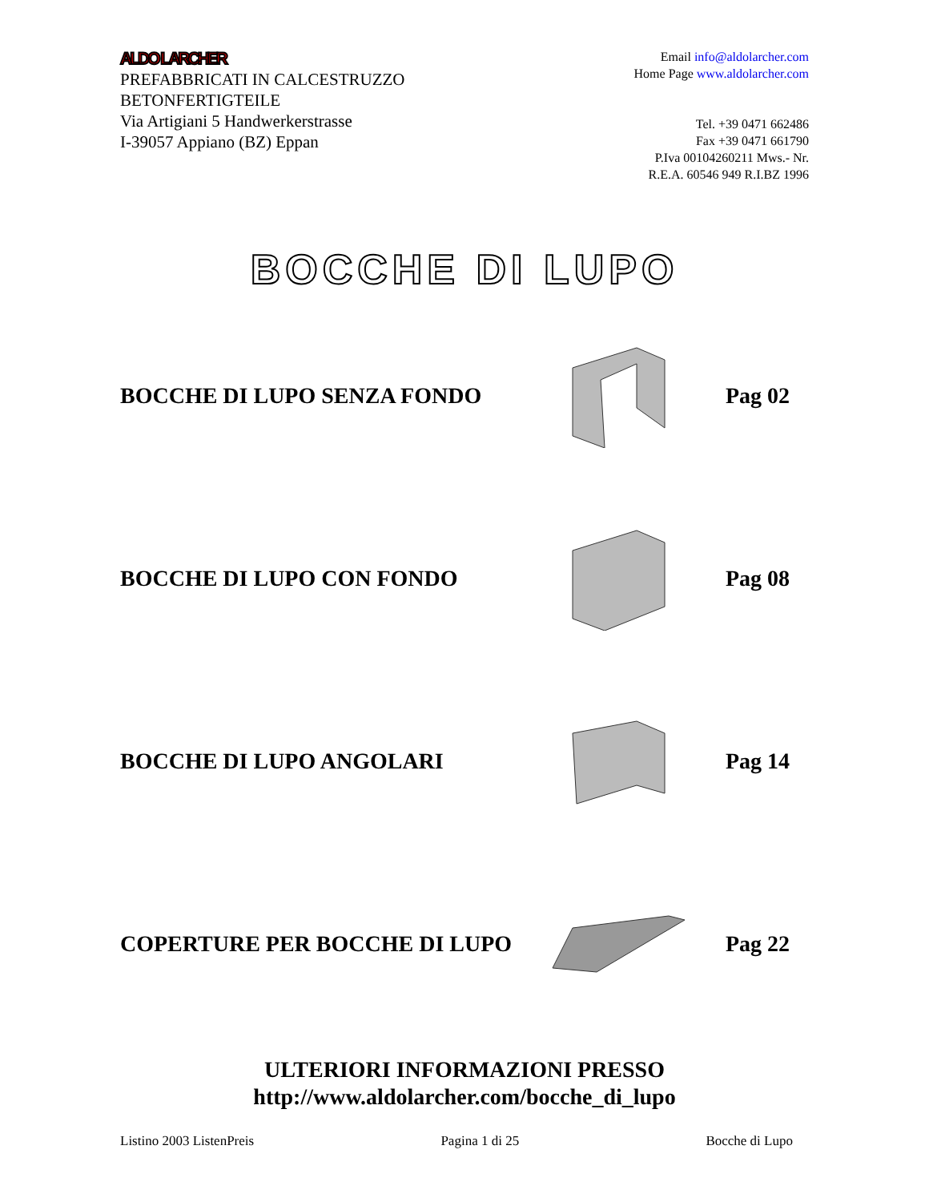ALDO LARCHER
PREFABBRICATI IN CALCESTRUZZO
BETONFERTIGTEILE
Via Artigiani 5 Handwerkerstrasse
I-39057 Appiano (BZ) Eppan
Email info@aldolarcher.com
Home Page www.aldolarcher.com
Tel. +39 0471 662486
Fax +39 0471 661790
P.Iva 00104260211 Mws.- Nr.
R.E.A. 60546 949 R.I.BZ 1996
BOCCHE DI LUPO
BOCCHE DI LUPO SENZA FONDO Pag 02
BOCCHE DI LUPO CON FONDO Pag 08
BOCCHE DI LUPO ANGOLARI Pag 14
COPERTURE PER BOCCHE DI LUPO Pag 22
ULTERIORI INFORMAZIONI PRESSO
http://www.aldolarcher.com/bocche_di_lupo
Listino 2003 ListenPreis Pagina 1 di 25 Bocche di Lupo